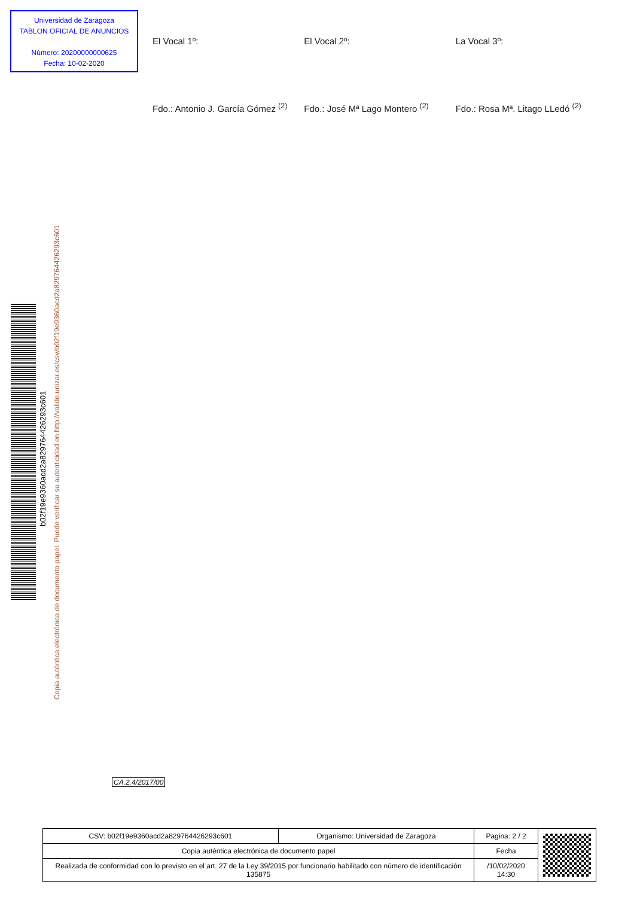Universidad de Zaragoza
TABLON OFICIAL DE ANUNCIOS
Número: 20200000000625
Fecha: 10-02-2020
El Vocal 1º:
Fdo.: Antonio J. García Gómez <sup>(2)</sup>
El Vocal 2º:
Fdo.: José Mª Lago Montero <sup>(2)</sup>
La Vocal 3º:
Fdo.: Rosa Mª. Litago LLedó <sup>(2)</sup>
b02f19e9360acd2a829764426293c601
Copia auténtica electrónica de documento papel. Puede verificar su autenticidad en http://valide.unizar.es/csv/b02f19e9360acd2a829764426293c601
CA.2.4/2017/00
| CSV: b02f19e9360acd2a829764426293c601 | Organismo: Universidad de Zaragoza | Pagina: 2 / 2 | |
| Copia auténtica electrónica de documento papel | | Fecha | |
| Realizada de conformidad con lo previsto en el art. 27 de la Ley 39/2015 por funcionario habilitado con número de identificación 135875 | | /10/02/2020 14:30 | |